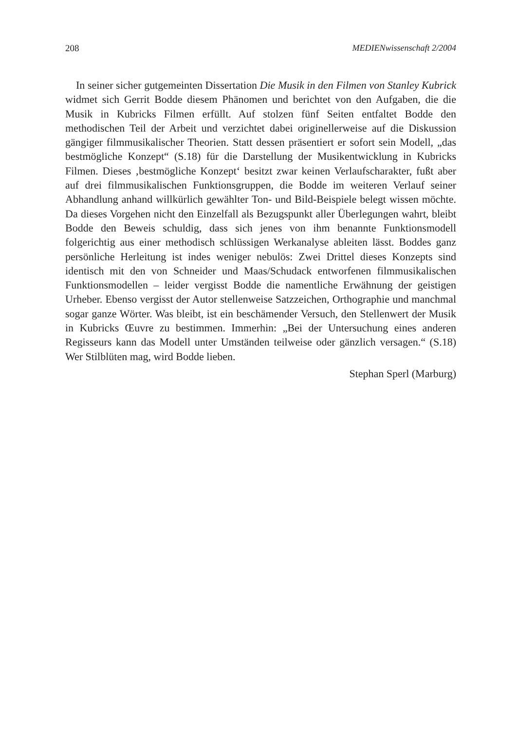208 MEDIENwissenschaft 2/2004
In seiner sicher gutgemeinten Dissertation Die Musik in den Filmen von Stanley Kubrick widmet sich Gerrit Bodde diesem Phänomen und berichtet von den Aufgaben, die die Musik in Kubricks Filmen erfüllt. Auf stolzen fünf Seiten entfaltet Bodde den methodischen Teil der Arbeit und verzichtet dabei originellerweise auf die Diskussion gängiger filmmusikalischer Theorien. Statt dessen präsentiert er sofort sein Modell, „das bestmögliche Konzept“ (S.18) für die Darstellung der Musikentwicklung in Kubricks Filmen. Dieses ‚bestmögliche Konzept‘ besitzt zwar keinen Verlaufscharakter, fußt aber auf drei filmmusikalischen Funktionsgruppen, die Bodde im weiteren Verlauf seiner Abhandlung anhand willkürlich gewählter Ton- und Bild-Beispiele belegt wissen möchte. Da dieses Vorgehen nicht den Einzelfall als Bezugspunkt aller Überlegungen wahrt, bleibt Bodde den Beweis schuldig, dass sich jenes von ihm benannte Funktionsmodell folgerichtig aus einer methodisch schlüssigen Werkanalyse ableiten lässt. Boddes ganz persönliche Herleitung ist indes weniger nebulös: Zwei Drittel dieses Konzepts sind identisch mit den von Schneider und Maas/Schudack entworfenen filmmusikalischen Funktionsmodellen – leider vergisst Bodde die namentliche Erwähnung der geistigen Urheber. Ebenso vergisst der Autor stellenweise Satzzeichen, Orthographie und manchmal sogar ganze Wörter. Was bleibt, ist ein beschämender Versuch, den Stellenwert der Musik in Kubricks Œuvre zu bestimmen. Immerhin: „Bei der Untersuchung eines anderen Regisseurs kann das Modell unter Umständen teilweise oder gänzlich versagen.“ (S.18) Wer Stilblüten mag, wird Bodde lieben.
Stephan Sperl (Marburg)